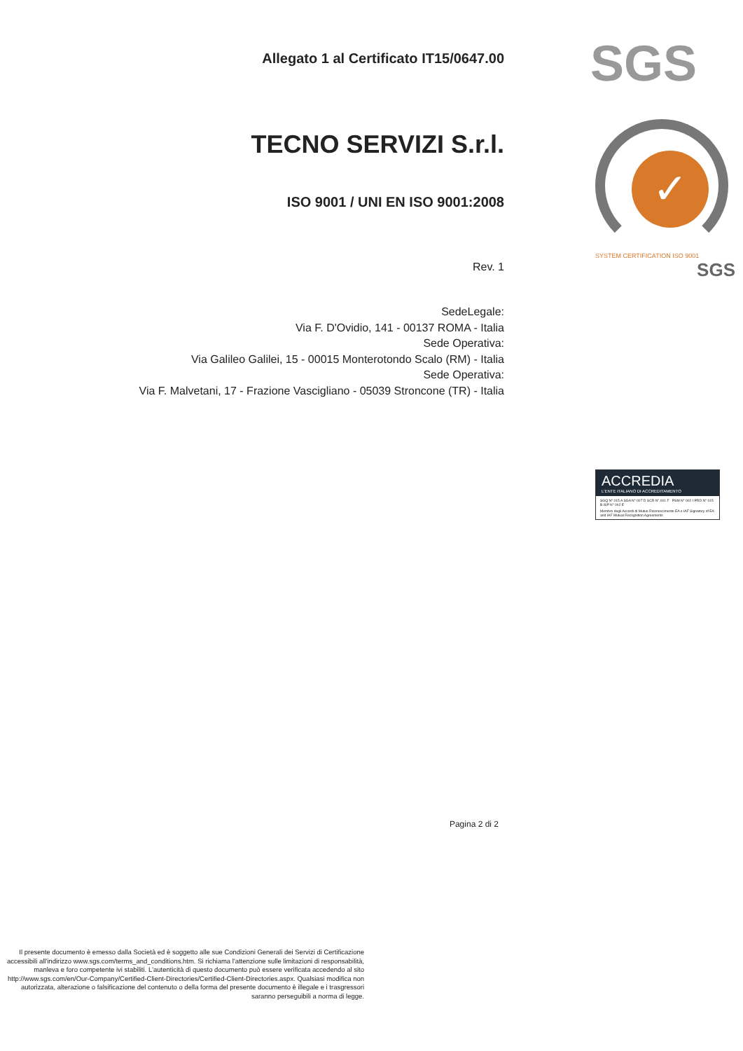Allegato 1 al Certificato IT15/0647.00
TECNO SERVIZI S.r.l.
ISO 9001 / UNI EN ISO 9001:2008
Rev. 1
SedeLegale:
Via F. D'Ovidio, 141 - 00137 ROMA - Italia
Sede Operativa:
Via Galileo Galilei, 15 - 00015 Monterotondo Scalo (RM) - Italia
Sede Operativa:
Via F. Malvetani, 17 - Frazione Vascigliano - 05039 Stroncone (TR) - Italia
Pagina 2 di 2
Il presente documento è emesso dalla Società ed è soggetto alle sue Condizioni Generali dei Servizi di Certificazione accessibili all'indirizzo www.sgs.com/terms_and_conditions.htm. Si richiama l'attenzione sulle limitazioni di responsabilità, manleva e foro competente ivi stabiliti. L'autenticità di questo documento può essere verificata accedendo al sito http://www.sgs.com/en/Our-Company/Certified-Client-Directories/Certified-Client-Directories.aspx. Qualsiasi modifica non autorizzata, alterazione o falsificazione del contenuto o della forma del presente documento è illegale e i trasgressori saranno perseguibili a norma di legge.
SGS
✓
SYSTEM CERTIFICATION ISO 9001
SGS
ACCREDIA
L'ENTE ITALIANO DI ACCREDITAMENTO
SGQ N° 015 A SGA N° 007 D SCR N° 001 F PSM N° 002 I PRD N° 015 B ISP N° 002 E
Membro degli Accordi di Mutuo Riconoscimento EA e IAF Signatory of EA and IAF Mutual Recognition Agreements